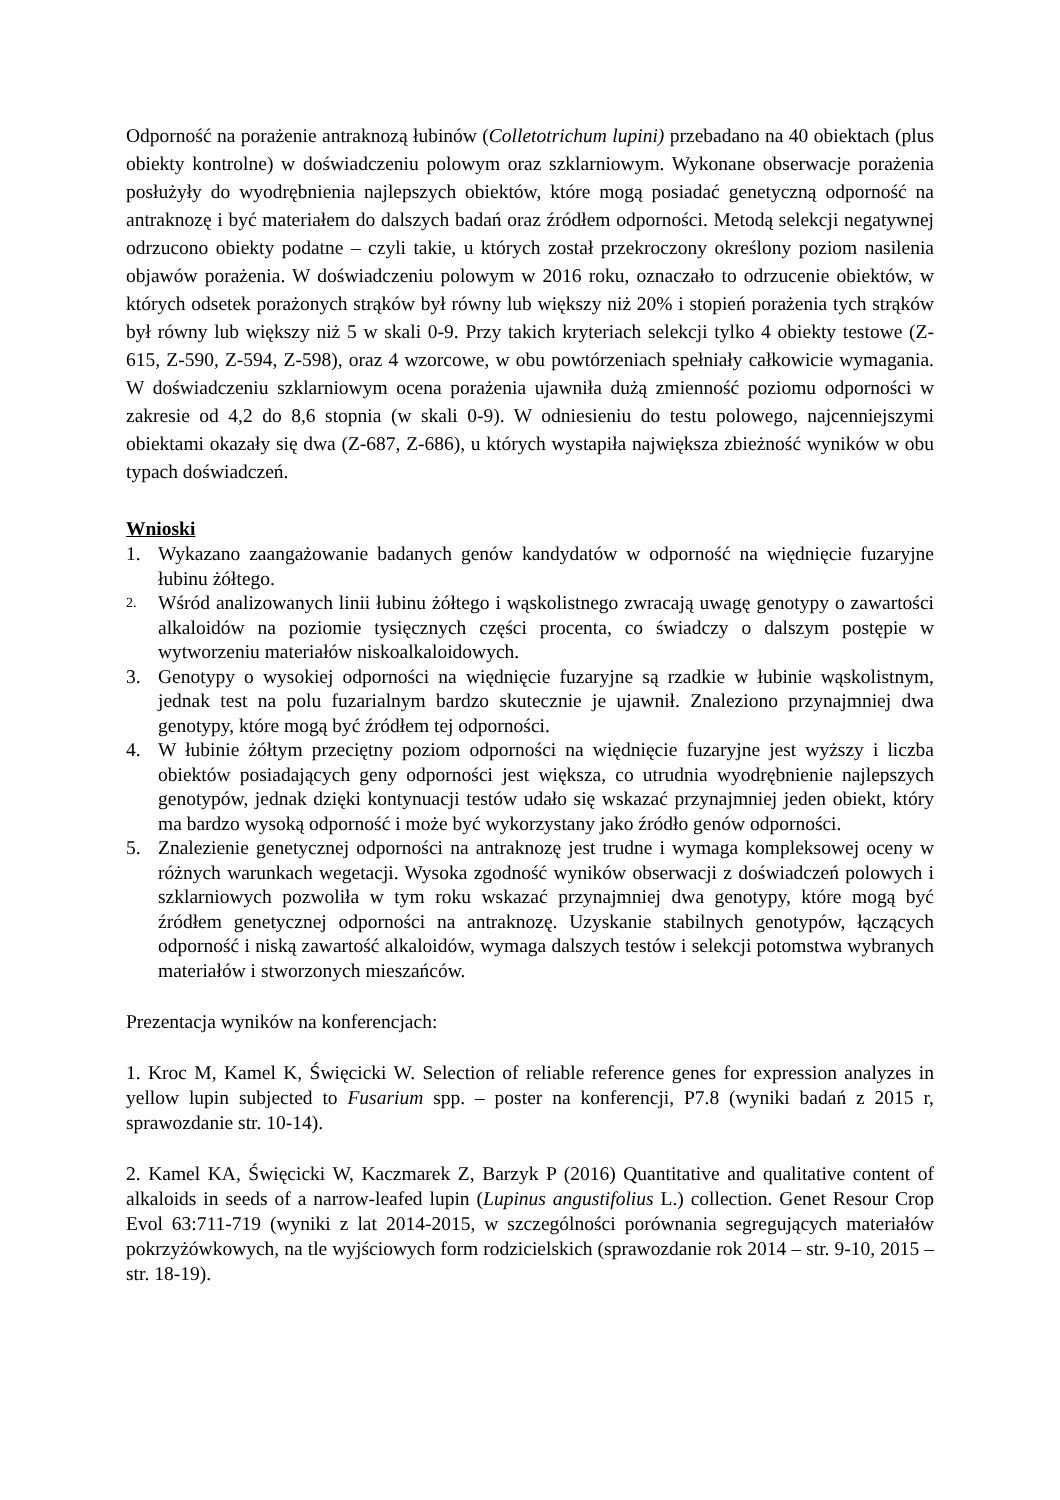Odporność na porażenie antraknozą łubinów (Colletotrichum lupini) przebadano na 40 obiektach (plus obiekty kontrolne) w doświadczeniu polowym oraz szklarniowym. Wykonane obserwacje porażenia posłużyły do wyodrębnienia najlepszych obiektów, które mogą posiadać genetyczną odporność na antraknozę i być materiałem do dalszych badań oraz źródłem odporności. Metodą selekcji negatywnej odrzucono obiekty podatne – czyli takie, u których został przekroczony określony poziom nasilenia objawów porażenia. W doświadczeniu polowym w 2016 roku, oznaczało to odrzucenie obiektów, w których odsetek porażonych strąków był równy lub większy niż 20% i stopień porażenia tych strąków był równy lub większy niż 5 w skali 0-9. Przy takich kryteriach selekcji tylko 4 obiekty testowe (Z-615, Z-590, Z-594, Z-598), oraz 4 wzorcowe, w obu powtórzeniach spełniały całkowicie wymagania. W doświadczeniu szklarniowym ocena porażenia ujawniła dużą zmienność poziomu odporności w zakresie od 4,2 do 8,6 stopnia (w skali 0-9). W odniesieniu do testu polowego, najcenniejszymi obiektami okazały się dwa (Z-687, Z-686), u których wystapiła największa zbieżność wyników w obu typach doświadczeń.
Wnioski
1. Wykazano zaangażowanie badanych genów kandydatów w odporność na więdnięcie fuzaryjne łubinu żółtego.
2. Wśród analizowanych linii łubinu żółtego i wąskolistnego zwracają uwagę genotypy o zawartości alkaloidów na poziomie tysięcznych części procenta, co świadczy o dalszym postępie w wytworzeniu materiałów niskoalkaloidowych.
3. Genotypy o wysokiej odporności na więdnięcie fuzaryjne są rzadkie w łubinie wąskolistnym, jednak test na polu fuzarialnym bardzo skutecznie je ujawnił. Znaleziono przynajmniej dwa genotypy, które mogą być źródłem tej odporności.
4. W łubinie żółtym przeciętny poziom odporności na więdnięcie fuzaryjne jest wyższy i liczba obiektów posiadających geny odporności jest większa, co utrudnia wyodrębnienie najlepszych genotypów, jednak dzięki kontynuacji testów udało się wskazać przynajmniej jeden obiekt, który ma bardzo wysoką odporność i może być wykorzystany jako źródło genów odporności.
5. Znalezienie genetycznej odporności na antraknozę jest trudne i wymaga kompleksowej oceny w różnych warunkach wegetacji. Wysoka zgodność wyników obserwacji z doświadczeń polowych i szklarniowych pozwoliła w tym roku wskazać przynajmniej dwa genotypy, które mogą być źródłem genetycznej odporności na antraknozę. Uzyskanie stabilnych genotypów, łączących odporność i niską zawartość alkaloidów, wymaga dalszych testów i selekcji potomstwa wybranych materiałów i stworzonych mieszańców.
Prezentacja wyników na konferencjach:
1. Kroc M, Kamel K, Święcicki W. Selection of reliable reference genes for expression analyzes in yellow lupin subjected to Fusarium spp. – poster na konferencji, P7.8 (wyniki badań z 2015 r, sprawozdanie str. 10-14).
2. Kamel KA, Święcicki W, Kaczmarek Z, Barzyk P (2016) Quantitative and qualitative content of alkaloids in seeds of a narrow-leafed lupin (Lupinus angustifolius L.) collection. Genet Resour Crop Evol 63:711-719 (wyniki z lat 2014-2015, w szczególności porównania segregujących materiałów pokrzyżówkowych, na tle wyjściowych form rodzicielskich (sprawozdanie rok 2014 – str. 9-10, 2015 – str. 18-19).